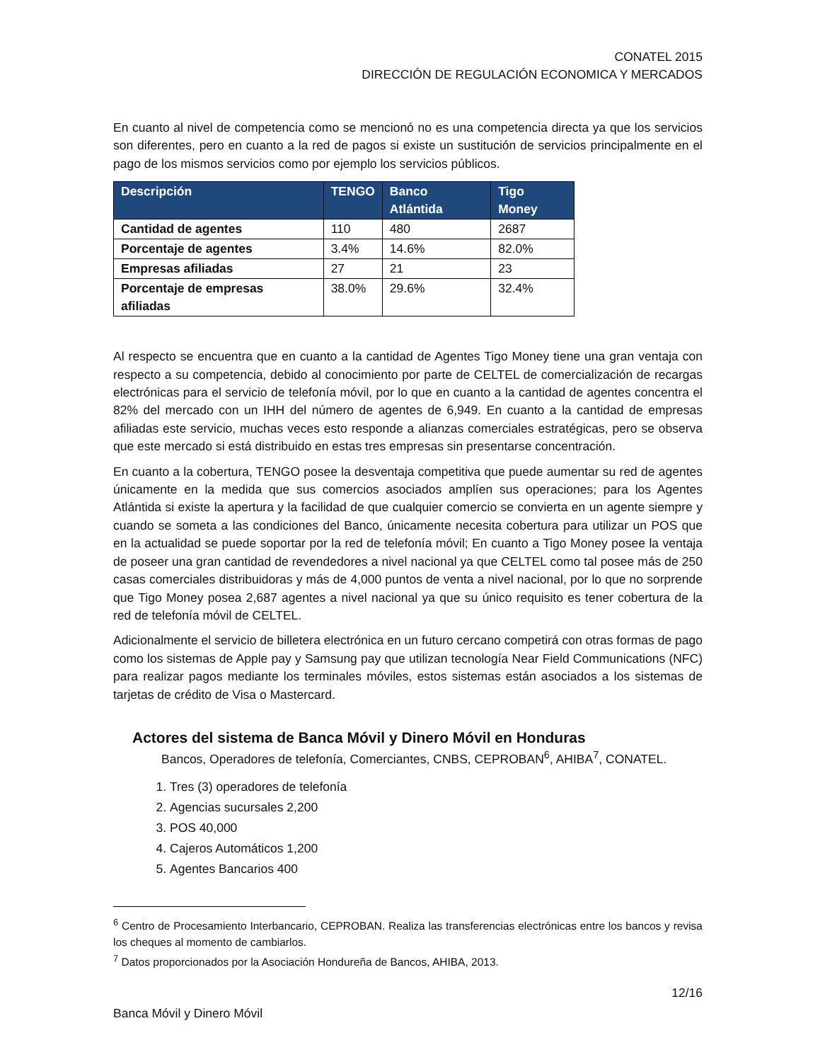CONATEL 2015
DIRECCIÓN DE REGULACIÓN ECONOMICA Y MERCADOS
En cuanto al nivel de competencia como se mencionó no es una competencia directa ya que los servicios son diferentes, pero en cuanto a la red de pagos si existe un sustitución de servicios principalmente en el pago de los mismos servicios como por ejemplo los servicios públicos.
| Descripción | TENGO | Banco Atlántida | Tigo Money |
| --- | --- | --- | --- |
| Cantidad de agentes | 110 | 480 | 2687 |
| Porcentaje de agentes | 3.4% | 14.6% | 82.0% |
| Empresas afiliadas | 27 | 21 | 23 |
| Porcentaje de empresas afiliadas | 38.0% | 29.6% | 32.4% |
Al respecto se encuentra que en cuanto a la cantidad de Agentes Tigo Money tiene una gran ventaja con respecto a su competencia, debido al conocimiento por parte de CELTEL de comercialización de recargas electrónicas para el servicio de telefonía móvil, por lo que en cuanto a la cantidad de agentes concentra el 82% del mercado con un IHH del número de agentes de 6,949. En cuanto a la cantidad de empresas afiliadas este servicio, muchas veces esto responde a alianzas comerciales estratégicas, pero se observa que este mercado si está distribuido en estas tres empresas sin presentarse concentración.
En cuanto a la cobertura, TENGO posee la desventaja competitiva que puede aumentar su red de agentes únicamente en la medida que sus comercios asociados amplíen sus operaciones; para los Agentes Atlántida si existe la apertura y la facilidad de que cualquier comercio se convierta en un agente siempre y cuando se someta a las condiciones del Banco, únicamente necesita cobertura para utilizar un POS que en la actualidad se puede soportar por la red de telefonía móvil; En cuanto a Tigo Money posee la ventaja de poseer una gran cantidad de revendedores a nivel nacional ya que CELTEL como tal posee más de 250 casas comerciales distribuidoras y más de 4,000 puntos de venta a nivel nacional, por lo que no sorprende que Tigo Money posea 2,687 agentes a nivel nacional ya que su único requisito es tener cobertura de la red de telefonía móvil de CELTEL.
Adicionalmente el servicio de billetera electrónica en un futuro cercano competirá con otras formas de pago como los sistemas de Apple pay y Samsung pay que utilizan tecnología Near Field Communications (NFC) para realizar pagos mediante los terminales móviles, estos sistemas están asociados a los sistemas de tarjetas de crédito de Visa o Mastercard.
Actores del sistema de Banca Móvil y Dinero Móvil en Honduras
Bancos, Operadores de telefonía, Comerciantes, CNBS, CEPROBAN<sup>6</sup>, AHIBA<sup>7</sup>, CONATEL.
1. Tres (3) operadores de telefonía
2. Agencias sucursales 2,200
3. POS 40,000
4. Cajeros Automáticos 1,200
5. Agentes Bancarios 400
<sup>6</sup> Centro de Procesamiento Interbancario, CEPROBAN. Realiza las transferencias electrónicas entre los bancos y revisa los cheques al momento de cambiarlos.
<sup>7</sup> Datos proporcionados por la Asociación Hondureña de Bancos, AHIBA, 2013.
12/16
Banca Móvil y Dinero Móvil